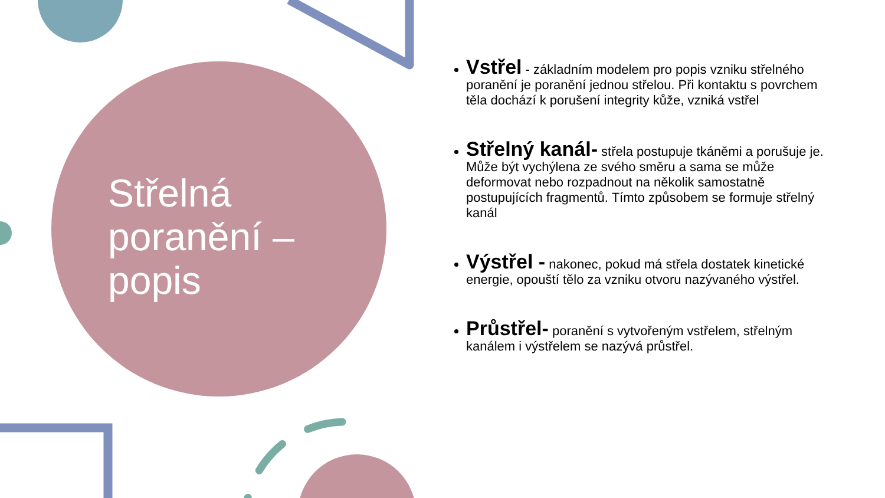Střelná
poranění –
popis
Vstřel - základním modelem pro popis vzniku střelného poranění je poranění jednou střelou. Při kontaktu s povrchem těla dochází k porušení integrity kůže, vzniká vstřel
Střelný kanál- střela postupuje tkáněmi a porušuje je. Může být vychýlena ze svého směru a sama se může deformovat nebo rozpadnout na několik samostatně postupujících fragmentů. Tímto způsobem se formuje střelný kanál
Výstřel - nakonec, pokud má střela dostatek kinetické energie, opouští tělo za vzniku otvoru nazývaného výstřel.
Průstřel- poranění s vytvořeným vstřelem, střelným kanálem i výstřelem se nazývá průstřel.